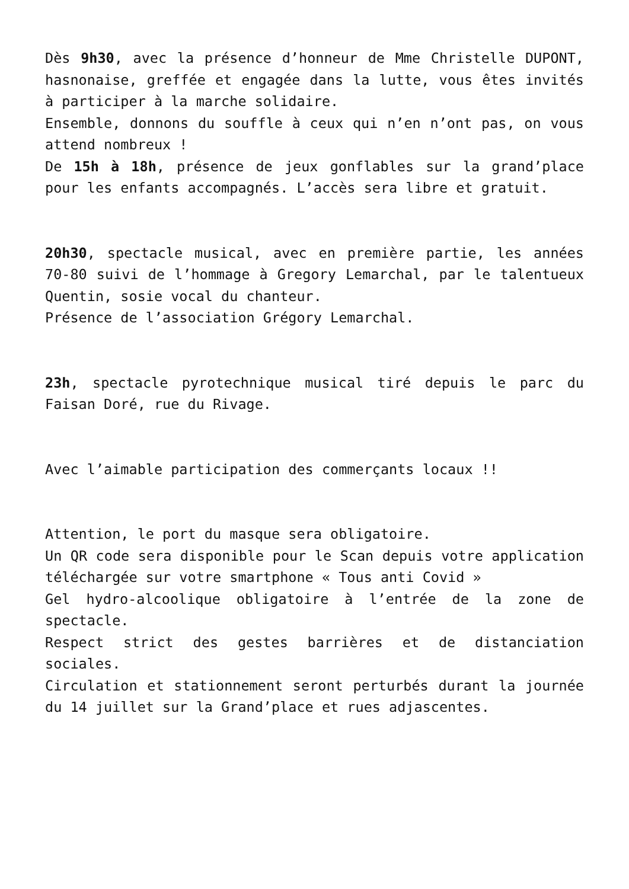Dès 9h30, avec la présence d’honneur de Mme Christelle DUPONT, hasnonaise, greffée et engagée dans la lutte, vous êtes invités à participer à la marche solidaire.
Ensemble, donnons du souffle à ceux qui n’en n’ont pas, on vous attend nombreux !
De 15h à 18h, présence de jeux gonflables sur la grand’place pour les enfants accompagnés. L’accès sera libre et gratuit.
20h30, spectacle musical, avec en première partie, les années 70-80 suivi de l’hommage à Gregory Lemarchal, par le talentueux Quentin, sosie vocal du chanteur.
Présence de l’association Grégory Lemarchal.
23h, spectacle pyrotechnique musical tiré depuis le parc du Faisan Doré, rue du Rivage.
Avec l’aimable participation des commerçants locaux !!
Attention, le port du masque sera obligatoire.
Un QR code sera disponible pour le Scan depuis votre application téléchargée sur votre smartphone « Tous anti Covid »
Gel hydro-alcoolique obligatoire à l’entrée de la zone de spectacle.
Respect strict des gestes barrières et de distanciation sociales.
Circulation et stationnement seront perturbés durant la journée du 14 juillet sur la Grand’place et rues adjascentes.